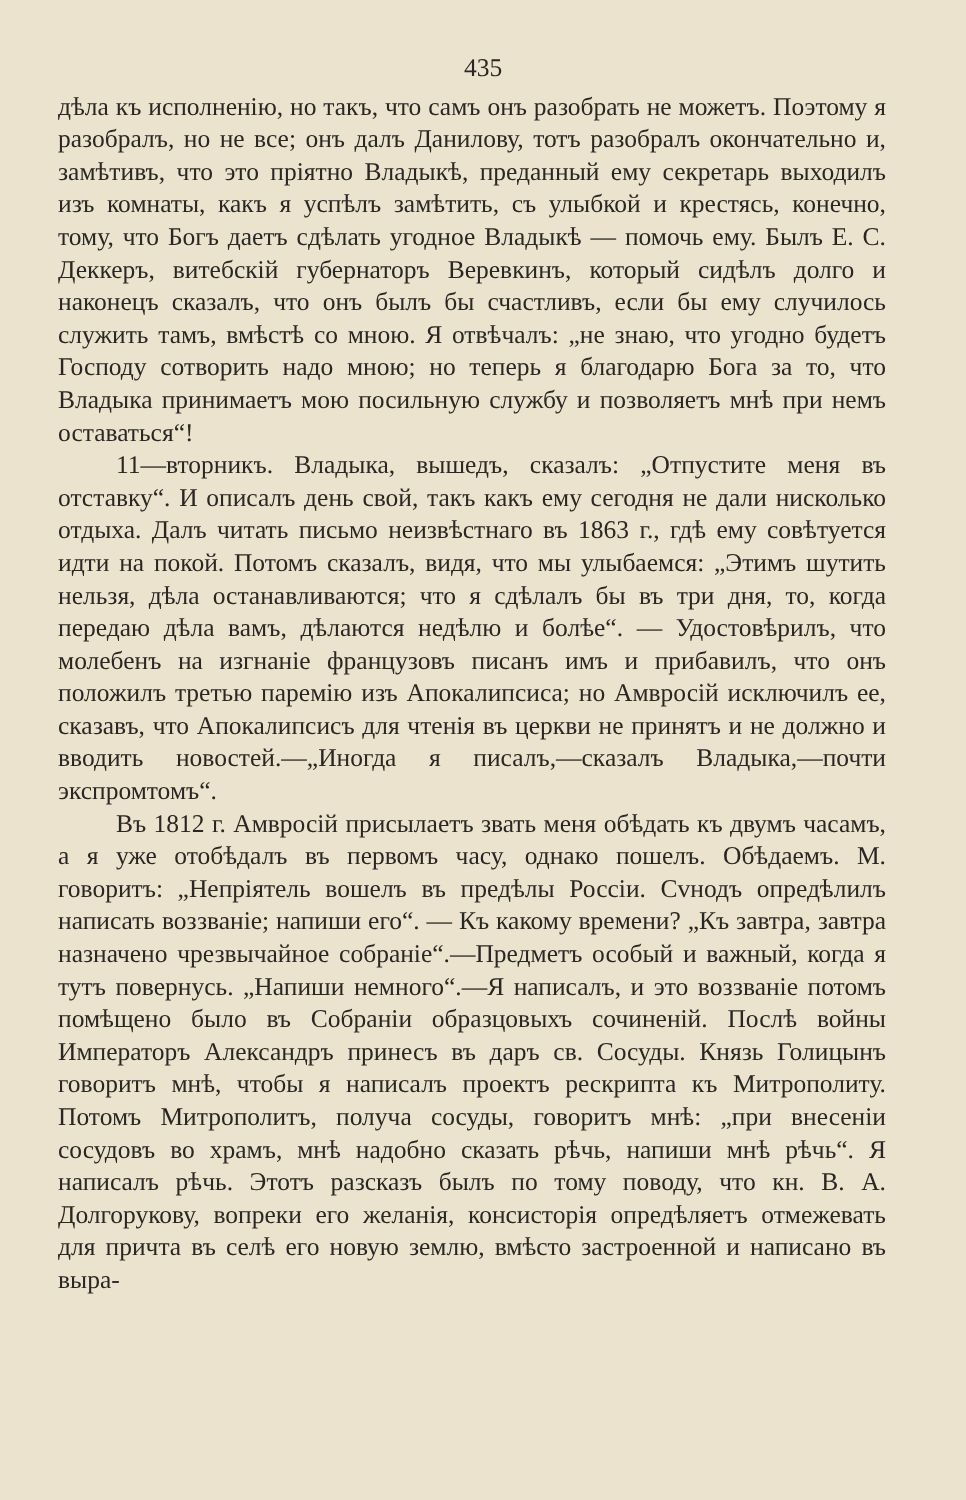435
дѣла къ исполненiю, но такъ, что самъ онъ разобрать не можетъ. Поэтому я разобралъ, но не все; онъ далъ Данилову, тотъ разобралъ окончательно и, замѣтивъ, что это прiятно Владыкѣ, преданный ему секретарь выходилъ изъ комнаты, какъ я успѣлъ замѣтить, съ улыбкой и крестясь, конечно, тому, что Богъ даетъ сдѣлать угодное Владыкѣ — помочь ему. Былъ Е. С. Деккеръ, витебскiй губернаторъ Веревкинъ, который сидѣлъ долго и наконецъ сказалъ, что онъ былъ бы счастливъ, если бы ему случилось служить тамъ, вмѣстѣ со мною. Я отвѣчалъ: „не знаю, что угодно будетъ Господу сотворить надо мною; но теперь я благодарю Бога за то, что Владыка принимаетъ мою посильную службу и позволяетъ мнѣ при немъ оставаться“!
11—вторникъ. Владыка, вышедъ, сказалъ: „Отпустите меня въ отставку“. И описалъ день свой, такъ какъ ему сегодня не дали нисколько отдыха. Далъ читать письмо неизвѣстнаго въ 1863 г., гдѣ ему совѣтуется идти на покой. Потомъ сказалъ, видя, что мы улыбаемся: „Этимъ шутить нельзя, дѣла останавливаются; что я сдѣлалъ бы въ три дня, то, когда передаю дѣла вамъ, дѣлаются недѣлю и болѣе“. — Удостовѣрилъ, что молебенъ на изгнанiе французовъ писанъ имъ и прибавилъ, что онъ положилъ третью паремiю изъ Апокалипсиса; но Амвросiй исключилъ ее, сказавъ, что Апокалипсисъ для чтенiя въ церкви не принятъ и не должно и вводить новостей.—„Иногда я писалъ,—сказалъ Владыка,—почти экспромтомъ“.
Въ 1812 г. Амвросiй присылаетъ звать меня обѣдать къ двумъ часамъ, а я уже отобѣдалъ въ первомъ часу, однако пошелъ. Обѣдаемъ. М. говоритъ: „Непрiятель вошелъ въ предѣлы Россiи. Сvнодъ опредѣлилъ написать воззванiе; напиши его“. — Къ какому времени? „Къ завтра, завтра назначено чрезвычайное собранiе“.—Предметъ особый и важный, когда я тутъ повернусь. „Напиши немного“.—Я написалъ, и это воззванiе потомъ помѣщено было въ Собранiи образцовыхъ сочиненiй. Послѣ войны Императоръ Александръ принесъ въ даръ св. Сосуды. Князь Голицынъ говоритъ мнѣ, чтобы я написалъ проектъ рескрипта къ Митрополиту. Потомъ Митрополитъ, получа сосуды, говоритъ мнѣ: „при внесенiи сосудовъ во храмъ, мнѣ надобно сказать рѣчь, напиши мнѣ рѣчь“. Я написалъ рѣчь. Этотъ разсказъ былъ по тому поводу, что кн. В. А. Долгорукову, вопреки его желанiя, консисторiя опредѣляетъ отмежевать для причта въ селѣ его новую землю, вмѣсто застроенной и написано въ выра-